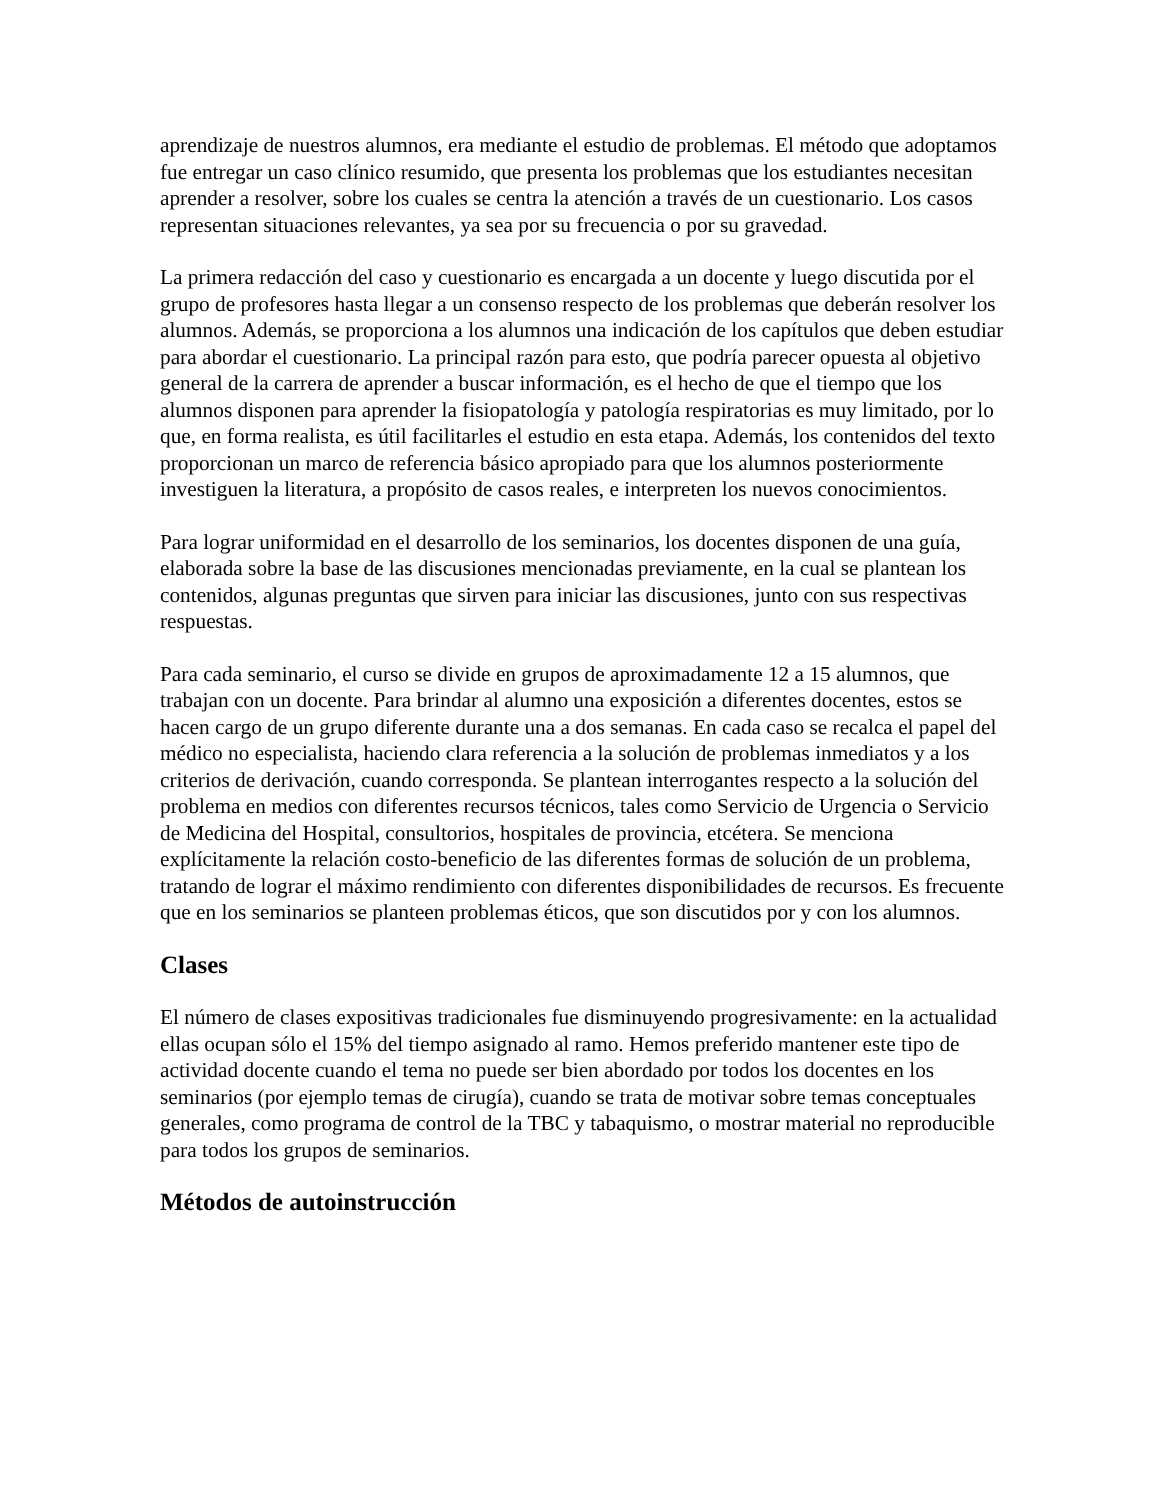aprendizaje de nuestros alumnos, era mediante el estudio de problemas. El método que adoptamos fue entregar un caso clínico resumido, que presenta los problemas que los estudiantes necesitan aprender a resolver, sobre los cuales se centra la atención a través de un cuestionario. Los casos representan situaciones relevantes, ya sea por su frecuencia o por su gravedad.
La primera redacción del caso y cuestionario es encargada a un docente y luego discutida por el grupo de profesores hasta llegar a un consenso respecto de los problemas que deberán resolver los alumnos. Además, se proporciona a los alumnos una indicación de los capítulos que deben estudiar para abordar el cuestionario. La principal razón para esto, que podría parecer opuesta al objetivo general de la carrera de aprender a buscar información, es el hecho de que el tiempo que los alumnos disponen para aprender la fisiopatología y patología respiratorias es muy limitado, por lo que, en forma realista, es útil facilitarles el estudio en esta etapa. Además, los contenidos del texto proporcionan un marco de referencia básico apropiado para que los alumnos posteriormente investiguen la literatura, a propósito de casos reales, e interpreten los nuevos conocimientos.
Para lograr uniformidad en el desarrollo de los seminarios, los docentes disponen de una guía, elaborada sobre la base de las discusiones mencionadas previamente, en la cual se plantean los contenidos, algunas preguntas que sirven para iniciar las discusiones, junto con sus respectivas respuestas.
Para cada seminario, el curso se divide en grupos de aproximadamente 12 a 15 alumnos, que trabajan con un docente. Para brindar al alumno una exposición a diferentes docentes, estos se hacen cargo de un grupo diferente durante una a dos semanas. En cada caso se recalca el papel del médico no especialista, haciendo clara referencia a la solución de problemas inmediatos y a los criterios de derivación, cuando corresponda. Se plantean interrogantes respecto a la solución del problema en medios con diferentes recursos técnicos, tales como Servicio de Urgencia o Servicio de Medicina del Hospital, consultorios, hospitales de provincia, etcétera. Se menciona explícitamente la relación costo-beneficio de las diferentes formas de solución de un problema, tratando de lograr el máximo rendimiento con diferentes disponibilidades de recursos. Es frecuente que en los seminarios se planteen problemas éticos, que son discutidos por y con los alumnos.
Clases
El número de clases expositivas tradicionales fue disminuyendo progresivamente: en la actualidad ellas ocupan sólo el 15% del tiempo asignado al ramo. Hemos preferido mantener este tipo de actividad docente cuando el tema no puede ser bien abordado por todos los docentes en los seminarios (por ejemplo temas de cirugía), cuando se trata de motivar sobre temas conceptuales generales, como programa de control de la TBC y tabaquismo, o mostrar material no reproducible para todos los grupos de seminarios.
Métodos de autoinstrucción